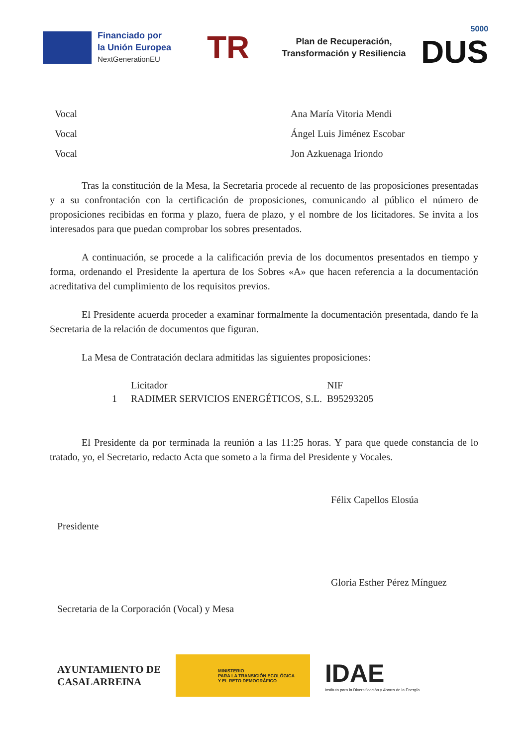Financiado por
la Unión Europea
NextGenerationEU
TR
Plan de Recuperación,
Transformación y Resiliencia
5000
DUS
Vocal Ana María Vitoria Mendi
Vocal Ángel Luis Jiménez Escobar
Vocal Jon Azkuenaga Iriondo
Tras la constitución de la Mesa, la Secretaria procede al recuento de las proposiciones presentadas y a su confrontación con la certificación de proposiciones, comunicando al público el número de proposiciones recibidas en forma y plazo, fuera de plazo, y el nombre de los licitadores. Se invita a los interesados para que puedan comprobar los sobres presentados.
A continuación, se procede a la calificación previa de los documentos presentados en tiempo y forma, ordenando el Presidente la apertura de los Sobres «A» que hacen referencia a la documentación acreditativa del cumplimiento de los requisitos previos.
El Presidente acuerda proceder a examinar formalmente la documentación presentada, dando fe la Secretaria de la relación de documentos que figuran.
La Mesa de Contratación declara admitidas las siguientes proposiciones:
| | Licitador | NIF |
| --- | --- | --- |
| 1 | RADIMER SERVICIOS ENERGÉTICOS, S.L. | B95293205 |
El Presidente da por terminada la reunión a las 11:25 horas. Y para que quede constancia de lo tratado, yo, el Secretario, redacto Acta que someto a la firma del Presidente y Vocales.
Félix Capellos Elosúa
Presidente
Gloria Esther Pérez Mínguez
Secretaria de la Corporación (Vocal) y Mesa
AYUNTAMIENTO DE
CASALARREINA
MINISTERIO
PARA LA TRANSICIÓN ECOLÓGICA
Y EL RETO DEMOGRÁFICO
IDAE
Instituto para la Diversificación y Ahorro de la Energía